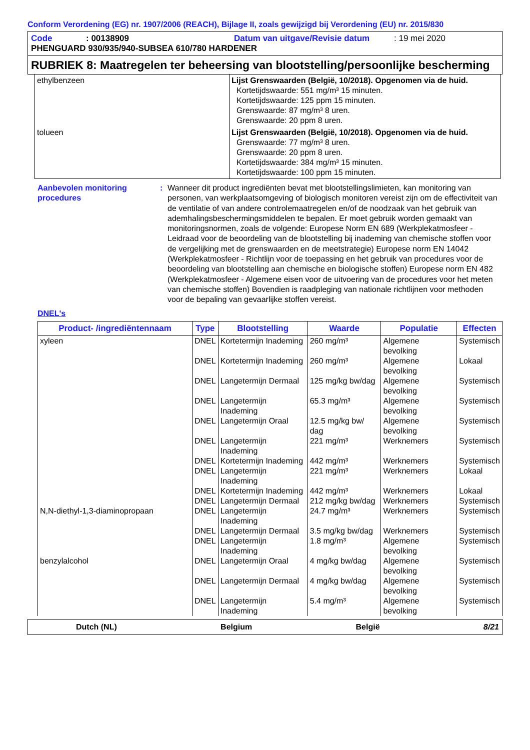Conform Verordening (EG) nr. 1907/2006 (REACH), Bijlage II, zoals gewijzigd bij Verordening (EU) nr. 2015/830
Code: 00138909 Datum van uitgave/Revisie datum: 19 mei 2020
PHENGUARD 930/935/940-SUBSEA 610/780 HARDENER
RUBRIEK 8: Maatregelen ter beheersing van blootstelling/persoonlijke bescherming
| ethylbenzeen | Lijst Grenswaarden (België, 10/2018). Opgenomen via de huid. Kortetijdswaarde: 551 mg/m³ 15 minuten. Kortetijdswaarde: 125 ppm 15 minuten. Grenswaarde: 87 mg/m³ 8 uren. Grenswaarde: 20 ppm 8 uren. |
| tolueen | Lijst Grenswaarden (België, 10/2018). Opgenomen via de huid. Grenswaarde: 77 mg/m³ 8 uren. Grenswaarde: 20 ppm 8 uren. Kortetijdswaarde: 384 mg/m³ 15 minuten. Kortetijdswaarde: 100 ppm 15 minuten. |
Aanbevolen monitoring procedures
: Wanneer dit product ingrediënten bevat met blootstellingslimieten, kan monitoring van personen, van werkplaatsomgeving of biologisch monitoren vereist zijn om de effectiviteit van de ventilatie of van andere controlemaatregelen en/of de noodzaak van het gebruik van ademhalingsbeschermingsmiddelen te bepalen. Er moet gebruik worden gemaakt van monitoringsnormen, zoals de volgende: Europese Norm EN 689 (Werkplekatmosfeer - Leidraad voor de beoordeling van de blootstelling bij inademing van chemische stoffen voor de vergelijking met de grenswaarden en de meetstrategie) Europese norm EN 14042 (Werkplekatmosfeer - Richtlijn voor de toepassing en het gebruik van procedures voor de beoordeling van blootstelling aan chemische en biologische stoffen) Europese norm EN 482 (Werkplekatmosfeer - Algemene eisen voor de uitvoering van de procedures voor het meten van chemische stoffen) Bovendien is raadpleging van nationale richtlijnen voor methoden voor de bepaling van gevaarlijke stoffen vereist.
DNEL's
| Product- /ingrediëntennaam | Type | Blootstelling | Waarde | Populatie | Effecten |
| --- | --- | --- | --- | --- | --- |
| xyleen | DNEL | Kortetermijn Inademing | 260 mg/m³ | Algemene bevolking | Systemisch |
| | DNEL | Kortetermijn Inademing | 260 mg/m³ | Algemene bevolking | Lokaal |
| | DNEL | Langetermijn Dermaal | 125 mg/kg bw/dag | Algemene bevolking | Systemisch |
| | DNEL | Langetermijn Inademing | 65.3 mg/m³ | Algemene bevolking | Systemisch |
| | DNEL | Langetermijn Oraal | 12.5 mg/kg bw/ dag | Algemene bevolking | Systemisch |
| | DNEL | Langetermijn Inademing | 221 mg/m³ | Werknemers | Systemisch |
| | DNEL | Kortetermijn Inademing | 442 mg/m³ | Werknemers | Systemisch |
| | DNEL | Langetermijn Inademing | 221 mg/m³ | Werknemers | Lokaal |
| | DNEL | Kortetermijn Inademing | 442 mg/m³ | Werknemers | Lokaal |
| | DNEL | Langetermijn Dermaal | 212 mg/kg bw/dag | Werknemers | Systemisch |
| N,N-diethyl-1,3-diaminopropaan | DNEL | Langetermijn Inademing | 24.7 mg/m³ | Werknemers | Systemisch |
| | DNEL | Langetermijn Dermaal | 3.5 mg/kg bw/dag | Werknemers | Systemisch |
| | DNEL | Langetermijn Inademing | 1.8 mg/m³ | Algemene bevolking | Systemisch |
| benzylalcohol | DNEL | Langetermijn Oraal | 4 mg/kg bw/dag | Algemene bevolking | Systemisch |
| | DNEL | Langetermijn Dermaal | 4 mg/kg bw/dag | Algemene bevolking | Systemisch |
| | DNEL | Langetermijn Inademing | 5.4 mg/m³ | Algemene bevolking | Systemisch |
Dutch (NL) Belgium België 8/21